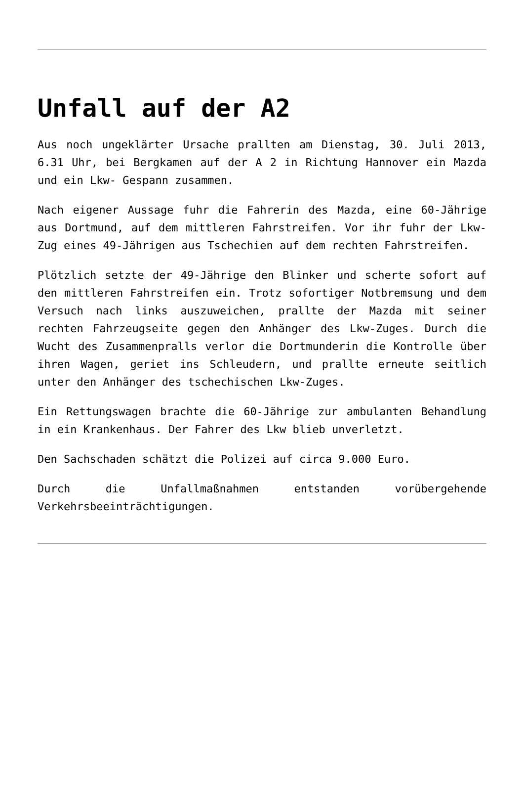Unfall auf der A2
Aus noch ungeklärter Ursache prallten am Dienstag, 30. Juli 2013, 6.31 Uhr, bei Bergkamen auf der A 2 in Richtung Hannover ein Mazda und ein Lkw- Gespann zusammen.
Nach eigener Aussage fuhr die Fahrerin des Mazda, eine 60-Jährige aus Dortmund, auf dem mittleren Fahrstreifen. Vor ihr fuhr der Lkw-Zug eines 49-Jährigen aus Tschechien auf dem rechten Fahrstreifen.
Plötzlich setzte der 49-Jährige den Blinker und scherte sofort auf den mittleren Fahrstreifen ein. Trotz sofortiger Notbremsung und dem Versuch nach links auszuweichen, prallte der Mazda mit seiner rechten Fahrzeugseite gegen den Anhänger des Lkw-Zuges. Durch die Wucht des Zusammenpralls verlor die Dortmunderin die Kontrolle über ihren Wagen, geriet ins Schleudern, und prallte erneute seitlich unter den Anhänger des tschechischen Lkw-Zuges.
Ein Rettungswagen brachte die 60-Jährige zur ambulanten Behandlung in ein Krankenhaus. Der Fahrer des Lkw blieb unverletzt.
Den Sachschaden schätzt die Polizei auf circa 9.000 Euro.
Durch die Unfallmaßnahmen entstanden vorübergehende Verkehrsbeeinträchtigungen.